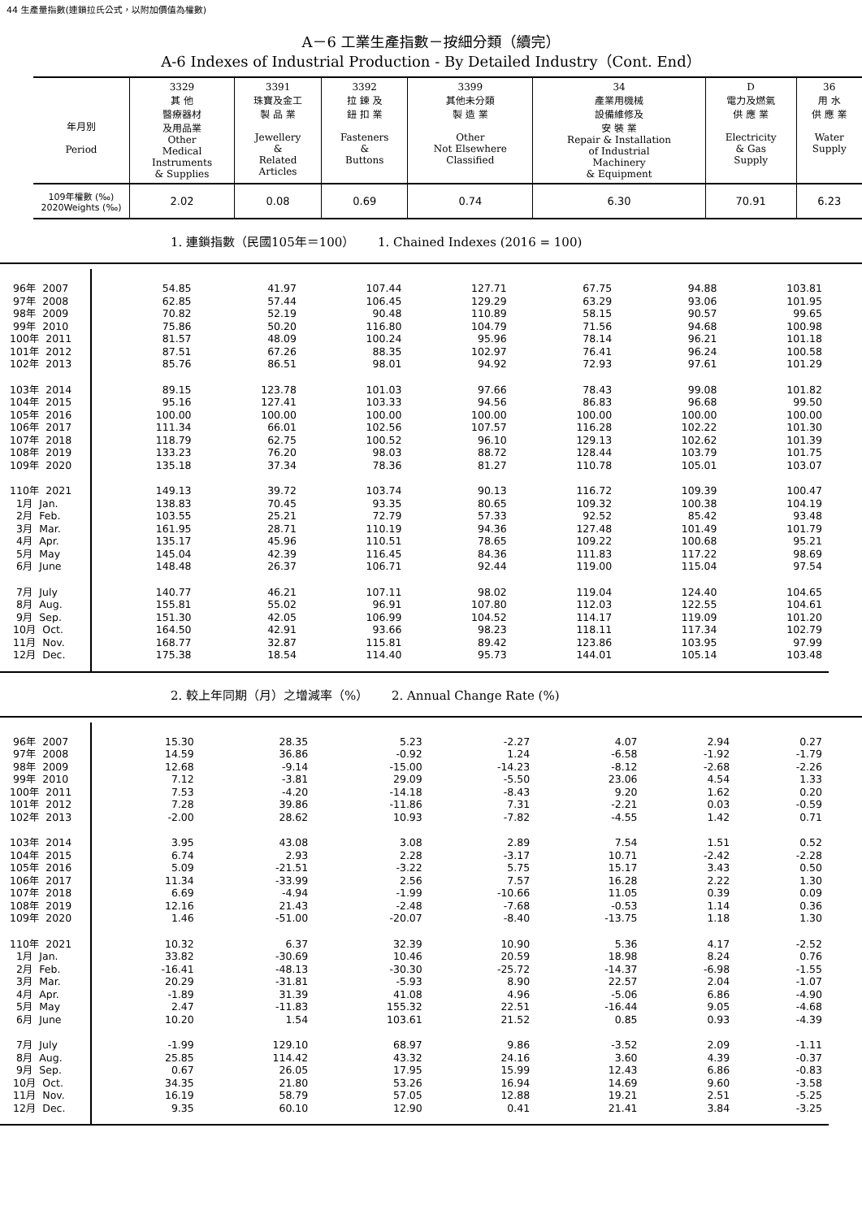44 生產量指數(連鎖拉氏公式，以附加價值為權數)
A－6 工業生產指數－按細分類（續完）
A-6 Indexes of Industrial Production - By Detailed Industry（Cont. End）
| 年月別 Period | 3329 其 他 醫療器材 及用品業 Other Medical Instruments & Supplies | 3391 珠寶及金工 製 品 業 Jewellery & Related Articles | 3392 拉 鍊 及 鈕 扣 業 Fasteners & Buttons | 3399 其他未分類 製 造 業 Other Not Elsewhere Classified | 34 產業用機械 設備維修及 安 裝 業 Repair & Installation of Industrial Machinery & Equipment | D 電力及燃氣 供 應 業 Electricity & Gas Supply | 36 用 水 供 應 業 Water Supply |
| 109年權數 (‰) 2020Weights (‰) | 2.02 | 0.08 | 0.69 | 0.74 | 6.30 | 70.91 | 6.23 |
1. 連鎖指數（民國105年＝100） 1. Chained Indexes (2016 = 100)
| 96年 2007 | 54.85 | 41.97 | 107.44 | 127.71 | 67.75 | 94.88 | 103.81 |
| 97年 2008 | 62.85 | 57.44 | 106.45 | 129.29 | 63.29 | 93.06 | 101.95 |
| 98年 2009 | 70.82 | 52.19 | 90.48 | 110.89 | 58.15 | 90.57 | 99.65 |
| 99年 2010 | 75.86 | 50.20 | 116.80 | 104.79 | 71.56 | 94.68 | 100.98 |
| 100年 2011 | 81.57 | 48.09 | 100.24 | 95.96 | 78.14 | 96.21 | 101.18 |
| 101年 2012 | 87.51 | 67.26 | 88.35 | 102.97 | 76.41 | 96.24 | 100.58 |
| 102年 2013 | 85.76 | 86.51 | 98.01 | 94.92 | 72.93 | 97.61 | 101.29 |
| 103年 2014 | 89.15 | 123.78 | 101.03 | 97.66 | 78.43 | 99.08 | 101.82 |
| 104年 2015 | 95.16 | 127.41 | 103.33 | 94.56 | 86.83 | 96.68 | 99.50 |
| 105年 2016 | 100.00 | 100.00 | 100.00 | 100.00 | 100.00 | 100.00 | 100.00 |
| 106年 2017 | 111.34 | 66.01 | 102.56 | 107.57 | 116.28 | 102.22 | 101.30 |
| 107年 2018 | 118.79 | 62.75 | 100.52 | 96.10 | 129.13 | 102.62 | 101.39 |
| 108年 2019 | 133.23 | 76.20 | 98.03 | 88.72 | 128.44 | 103.79 | 101.75 |
| 109年 2020 | 135.18 | 37.34 | 78.36 | 81.27 | 110.78 | 105.01 | 103.07 |
| 110年 2021 | 149.13 | 39.72 | 103.74 | 90.13 | 116.72 | 109.39 | 100.47 |
| 1月 Jan. | 138.83 | 70.45 | 93.35 | 80.65 | 109.32 | 100.38 | 104.19 |
| 2月 Feb. | 103.55 | 25.21 | 72.79 | 57.33 | 92.52 | 85.42 | 93.48 |
| 3月 Mar. | 161.95 | 28.71 | 110.19 | 94.36 | 127.48 | 101.49 | 101.79 |
| 4月 Apr. | 135.17 | 45.96 | 110.51 | 78.65 | 109.22 | 100.68 | 95.21 |
| 5月 May | 145.04 | 42.39 | 116.45 | 84.36 | 111.83 | 117.22 | 98.69 |
| 6月 June | 148.48 | 26.37 | 106.71 | 92.44 | 119.00 | 115.04 | 97.54 |
| 7月 July | 140.77 | 46.21 | 107.11 | 98.02 | 119.04 | 124.40 | 104.65 |
| 8月 Aug. | 155.81 | 55.02 | 96.91 | 107.80 | 112.03 | 122.55 | 104.61 |
| 9月 Sep. | 151.30 | 42.05 | 106.99 | 104.52 | 114.17 | 119.09 | 101.20 |
| 10月 Oct. | 164.50 | 42.91 | 93.66 | 98.23 | 118.11 | 117.34 | 102.79 |
| 11月 Nov. | 168.77 | 32.87 | 115.81 | 89.42 | 123.86 | 103.95 | 97.99 |
| 12月 Dec. | 175.38 | 18.54 | 114.40 | 95.73 | 144.01 | 105.14 | 103.48 |
2. 較上年同期（月）之增減率（%） 2. Annual Change Rate (%)
| 96年 2007 | 15.30 | 28.35 | 5.23 | -2.27 | 4.07 | 2.94 | 0.27 |
| 97年 2008 | 14.59 | 36.86 | -0.92 | 1.24 | -6.58 | -1.92 | -1.79 |
| 98年 2009 | 12.68 | -9.14 | -15.00 | -14.23 | -8.12 | -2.68 | -2.26 |
| 99年 2010 | 7.12 | -3.81 | 29.09 | -5.50 | 23.06 | 4.54 | 1.33 |
| 100年 2011 | 7.53 | -4.20 | -14.18 | -8.43 | 9.20 | 1.62 | 0.20 |
| 101年 2012 | 7.28 | 39.86 | -11.86 | 7.31 | -2.21 | 0.03 | -0.59 |
| 102年 2013 | -2.00 | 28.62 | 10.93 | -7.82 | -4.55 | 1.42 | 0.71 |
| 103年 2014 | 3.95 | 43.08 | 3.08 | 2.89 | 7.54 | 1.51 | 0.52 |
| 104年 2015 | 6.74 | 2.93 | 2.28 | -3.17 | 10.71 | -2.42 | -2.28 |
| 105年 2016 | 5.09 | -21.51 | -3.22 | 5.75 | 15.17 | 3.43 | 0.50 |
| 106年 2017 | 11.34 | -33.99 | 2.56 | 7.57 | 16.28 | 2.22 | 1.30 |
| 107年 2018 | 6.69 | -4.94 | -1.99 | -10.66 | 11.05 | 0.39 | 0.09 |
| 108年 2019 | 12.16 | 21.43 | -2.48 | -7.68 | -0.53 | 1.14 | 0.36 |
| 109年 2020 | 1.46 | -51.00 | -20.07 | -8.40 | -13.75 | 1.18 | 1.30 |
| 110年 2021 | 10.32 | 6.37 | 32.39 | 10.90 | 5.36 | 4.17 | -2.52 |
| 1月 Jan. | 33.82 | -30.69 | 10.46 | 20.59 | 18.98 | 8.24 | 0.76 |
| 2月 Feb. | -16.41 | -48.13 | -30.30 | -25.72 | -14.37 | -6.98 | -1.55 |
| 3月 Mar. | 20.29 | -31.81 | -5.93 | 8.90 | 22.57 | 2.04 | -1.07 |
| 4月 Apr. | -1.89 | 31.39 | 41.08 | 4.96 | -5.06 | 6.86 | -4.90 |
| 5月 May | 2.47 | -11.83 | 155.32 | 22.51 | -16.44 | 9.05 | -4.68 |
| 6月 June | 10.20 | 1.54 | 103.61 | 21.52 | 0.85 | 0.93 | -4.39 |
| 7月 July | -1.99 | 129.10 | 68.97 | 9.86 | -3.52 | 2.09 | -1.11 |
| 8月 Aug. | 25.85 | 114.42 | 43.32 | 24.16 | 3.60 | 4.39 | -0.37 |
| 9月 Sep. | 0.67 | 26.05 | 17.95 | 15.99 | 12.43 | 6.86 | -0.83 |
| 10月 Oct. | 34.35 | 21.80 | 53.26 | 16.94 | 14.69 | 9.60 | -3.58 |
| 11月 Nov. | 16.19 | 58.79 | 57.05 | 12.88 | 19.21 | 2.51 | -5.25 |
| 12月 Dec. | 9.35 | 60.10 | 12.90 | 0.41 | 21.41 | 3.84 | -3.25 |